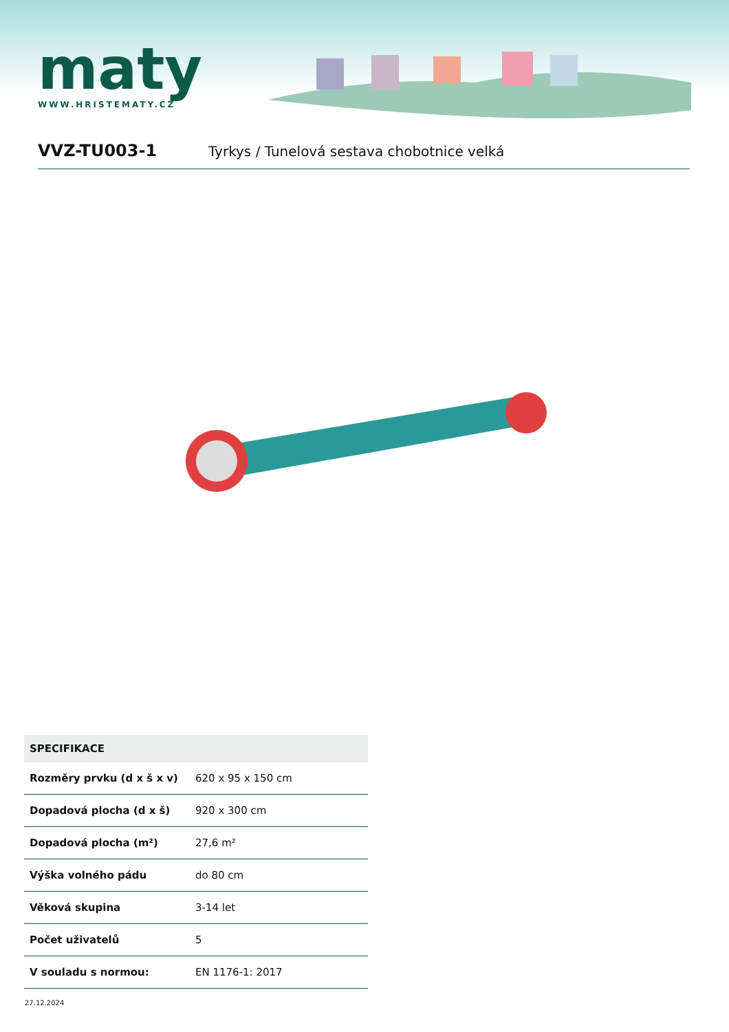maty
WWW.HRISTEMATY.CZ
VVZ-TU003-1
Tyrkys / Tunelová sestava chobotnice velká
| SPECIFIKACE | |
| --- | --- |
| Rozměry prvku (d x š x v) | 620 x 95 x 150 cm |
| Dopadová plocha (d x š) | 920 x 300 cm |
| Dopadová plocha (m²) | 27,6 m² |
| Výška volného pádu | do 80 cm |
| Věková skupina | 3-14 let |
| Počet uživatelů | 5 |
| V souladu s normou: | EN 1176-1: 2017 |
27.12.2024